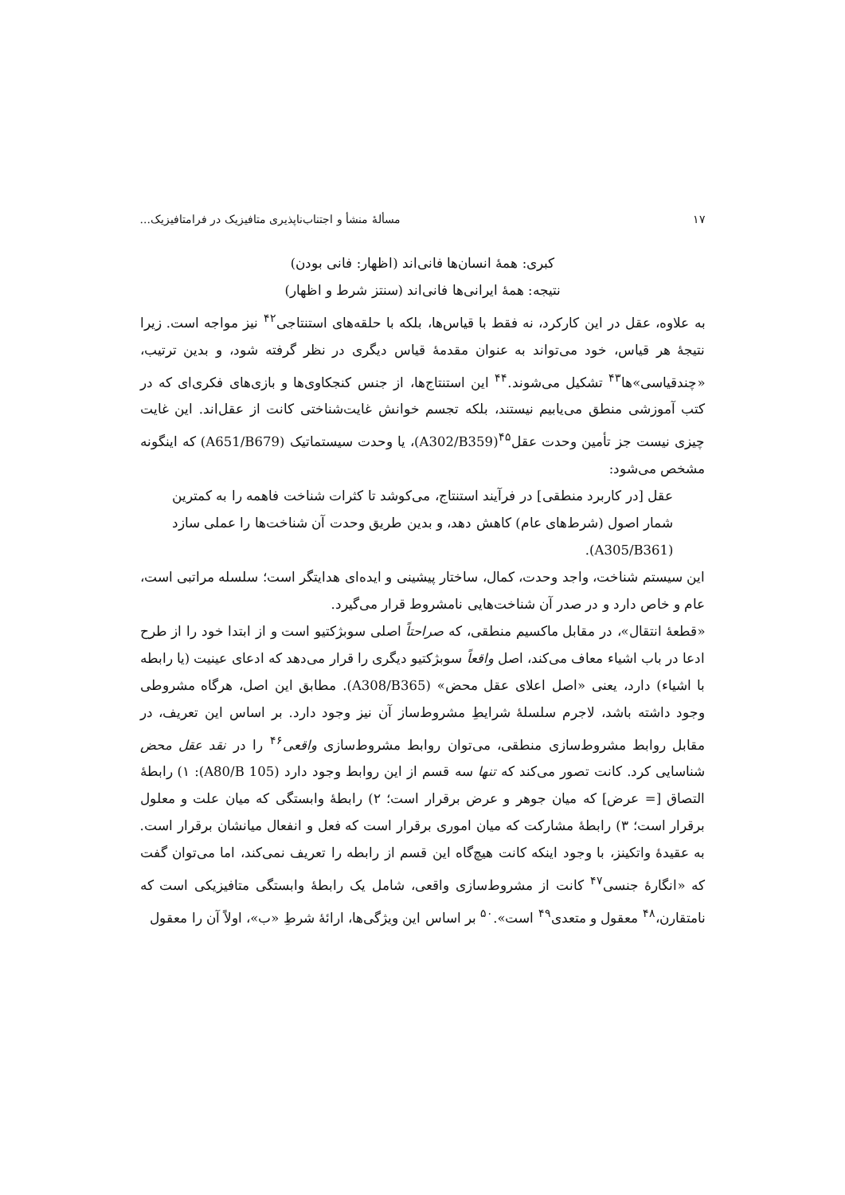۱۷ مسألهٔ منشأ و اجتناب‌ناپذیری متافیزیک در فرامتافیزیک...
کبری: همهٔ انسان‌ها فانی‌اند (اظهار: فانی بودن)
نتیجه: همهٔ ایرانی‌ها فانی‌اند (سنتز شرط و اظهار)
به علاوه، عقل در این کارکرد، نه فقط با قیاس‌ها، بلکه با حلقه‌های استنتاجی<sup>۴۲</sup> نیز مواجه است. زیرا نتیجهٔ هر قیاس، خود می‌تواند به عنوان مقدمهٔ قیاس دیگری در نظر گرفته شود، و بدین ترتیب، «چندقیاسی»ها<sup>۴۳</sup> تشکیل می‌شوند.<sup>۴۴</sup> این استنتاج‌ها، از جنس کنجکاوی‌ها و بازی‌های فکری‌ای که در کتب آموزشی منطق می‌یابیم نیستند، بلکه تجسم خوانش غایت‌شناختی کانت از عقل‌اند. این غایت چیزی نیست جز تأمین وحدت عقل<sup>۴۵</sup>(A302/B359)، یا وحدت سیستماتیک (A651/B679) که اینگونه مشخص می‌شود:
عقل [در کاربرد منطقی] در فرآیند استنتاج، می‌کوشد تا کثرات شناخت فاهمه را به کمترین شمار اصول (شرط‌های عام) کاهش دهد، و بدین طریق وحدت آن شناخت‌ها را عملی سازد (A305/B361).
این سیستم شناخت، واجد وحدت، کمال، ساختار پیشینی و ایده‌ای هدایتگر است؛ سلسله مراتبی است، عام و خاص دارد و در صدر آن شناخت‌هایی نامشروط قرار می‌گیرد.
«قطعهٔ انتقال»، در مقابل ماکسیم منطقی، که صراحتاً اصلی سوبژکتیو است و از ابتدا خود را از طرح ادعا در باب اشیاء معاف می‌کند، اصل واقعاً سوبژکتیو دیگری را قرار می‌دهد که ادعای عینیت (یا رابطه با اشیاء) دارد، یعنی «اصل اعلای عقل محض» (A308/B365). مطابق این اصل، هرگاه مشروطی وجود داشته باشد، لاجرم سلسلهٔ شرایطِ مشروط‌ساز آن نیز وجود دارد. بر اساس این تعریف، در مقابل روابط مشروط‌سازی منطقی، می‌توان روابط مشروط‌سازی واقعی<sup>۴۶</sup> را در نقد عقل محض شناسایی کرد. کانت تصور می‌کند که تنها سه قسم از این روابط وجود دارد (A80/B 105): ۱) رابطهٔ التصاق [= عرض] که میان جوهر و عرض برقرار است؛ ۲) رابطهٔ وابستگی که میان علت و معلول برقرار است؛ ۳) رابطهٔ مشارکت که میان اموری برقرار است که فعل و انفعال میانشان برقرار است. به عقیدهٔ واتکینز، با وجود اینکه کانت هیچ‌گاه این قسم از رابطه را تعریف نمی‌کند، اما می‌توان گفت که «انگارهٔ جنسی<sup>۴۷</sup> کانت از مشروط‌سازی واقعی، شامل یک رابطهٔ وابستگی متافیزیکی است که نامتقارن،<sup>۴۸</sup> معقول و متعدی<sup>۴۹</sup> است».<sup>۵۰</sup> بر اساس این ویژگی‌ها، ارائهٔ شرطِ «ب»، اولاً آن را معقول